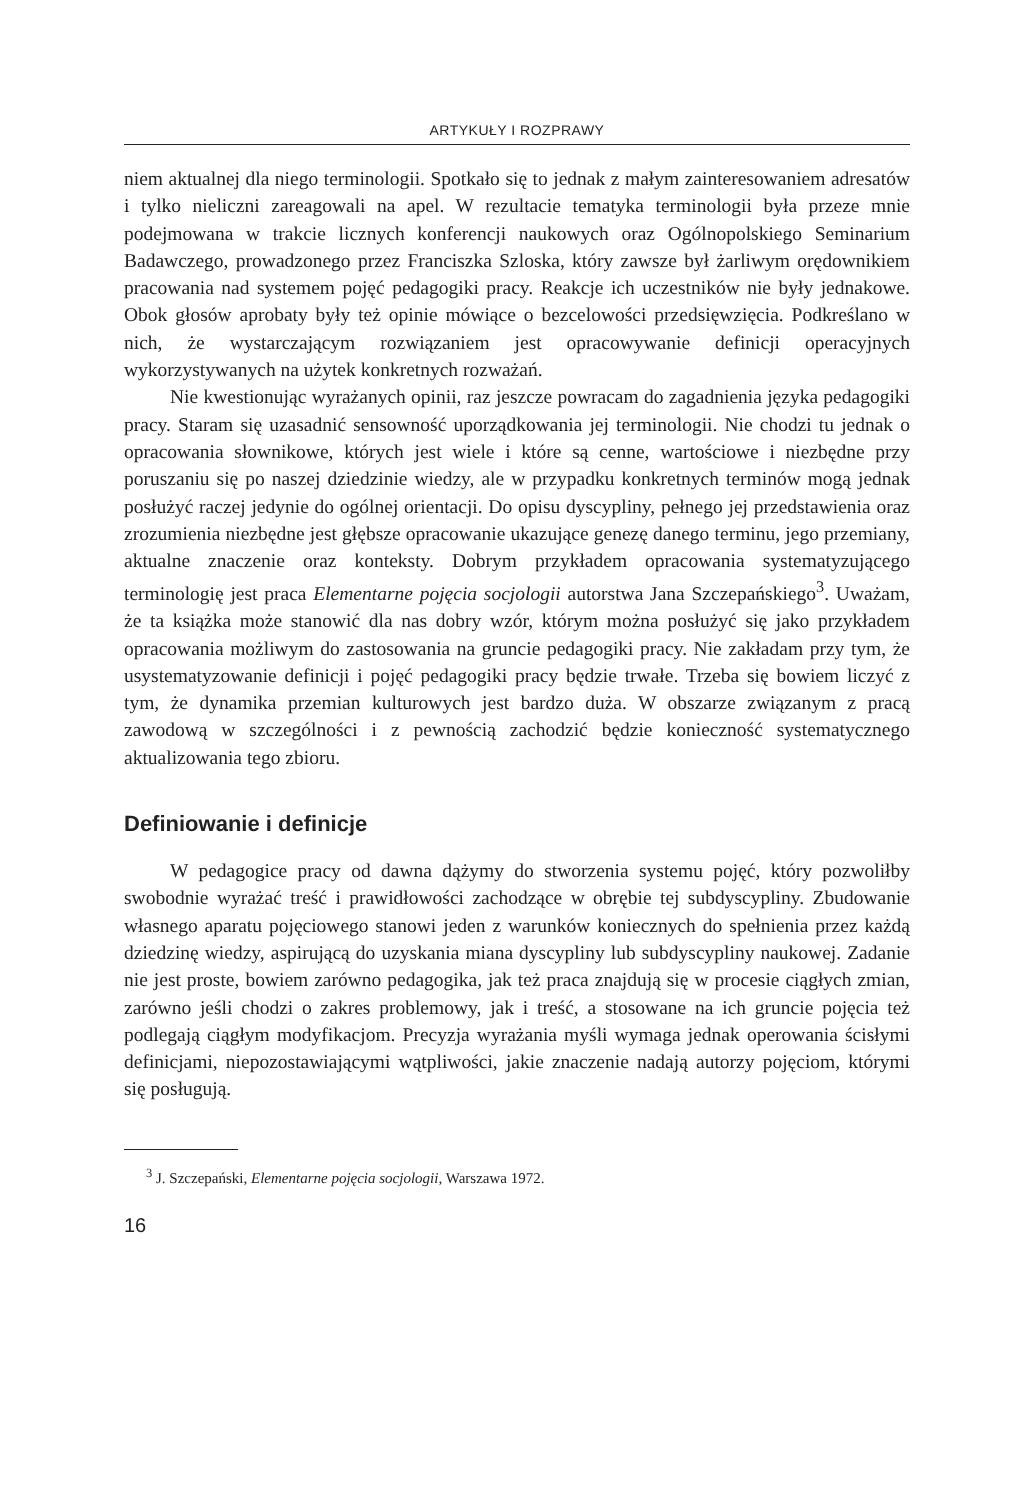ARTYKUŁY I ROZPRAWY
niem aktualnej dla niego terminologii. Spotkało się to jednak z małym zainteresowaniem adresatów i tylko nieliczni zareagowali na apel. W rezultacie tematyka terminologii była przeze mnie podejmowana w trakcie licznych konferencji naukowych oraz Ogólnopolskiego Seminarium Badawczego, prowadzonego przez Franciszka Szloska, który zawsze był żarliwym orędownikiem pracowania nad systemem pojęć pedagogiki pracy. Reakcje ich uczestników nie były jednakowe. Obok głosów aprobaty były też opinie mówiące o bezcelowości przedsięwzięcia. Podkreślano w nich, że wystarczającym rozwiązaniem jest opracowywanie definicji operacyjnych wykorzystywanych na użytek konkretnych rozważań.
Nie kwestionując wyrażanych opinii, raz jeszcze powracam do zagadnienia języka pedagogiki pracy. Staram się uzasadnić sensowność uporządkowania jej terminologii. Nie chodzi tu jednak o opracowania słownikowe, których jest wiele i które są cenne, wartościowe i niezbędne przy poruszaniu się po naszej dziedzinie wiedzy, ale w przypadku konkretnych terminów mogą jednak posłużyć raczej jedynie do ogólnej orientacji. Do opisu dyscypliny, pełnego jej przedstawienia oraz zrozumienia niezbędne jest głębsze opracowanie ukazujące genezę danego terminu, jego przemiany, aktualne znaczenie oraz konteksty. Dobrym przykładem opracowania systematyzującego terminologię jest praca Elementarne pojęcia socjologii autorstwa Jana Szczepańskiego<sup>3</sup>. Uważam, że ta książka może stanowić dla nas dobry wzór, którym można posłużyć się jako przykładem opracowania możliwym do zastosowania na gruncie pedagogiki pracy. Nie zakładam przy tym, że usystematyzowanie definicji i pojęć pedagogiki pracy będzie trwałe. Trzeba się bowiem liczyć z tym, że dynamika przemian kulturowych jest bardzo duża. W obszarze związanym z pracą zawodową w szczególności i z pewnością zachodzić będzie konieczność systematycznego aktualizowania tego zbioru.
Definiowanie i definicje
W pedagogice pracy od dawna dążymy do stworzenia systemu pojęć, który pozwoliłby swobodnie wyrażać treść i prawidłowości zachodzące w obrębie tej subdyscypliny. Zbudowanie własnego aparatu pojęciowego stanowi jeden z warunków koniecznych do spełnienia przez każdą dziedzinę wiedzy, aspirującą do uzyskania miana dyscypliny lub subdyscypliny naukowej. Zadanie nie jest proste, bowiem zarówno pedagogika, jak też praca znajdują się w procesie ciągłych zmian, zarówno jeśli chodzi o zakres problemowy, jak i treść, a stosowane na ich gruncie pojęcia też podlegają ciągłym modyfikacjom. Precyzja wyrażania myśli wymaga jednak operowania ścisłymi definicjami, niepozostawiającymi wątpliwości, jakie znaczenie nadają autorzy pojęciom, którymi się posługują.
<sup>3</sup> J. Szczepański, Elementarne pojęcia socjologii, Warszawa 1972.
16